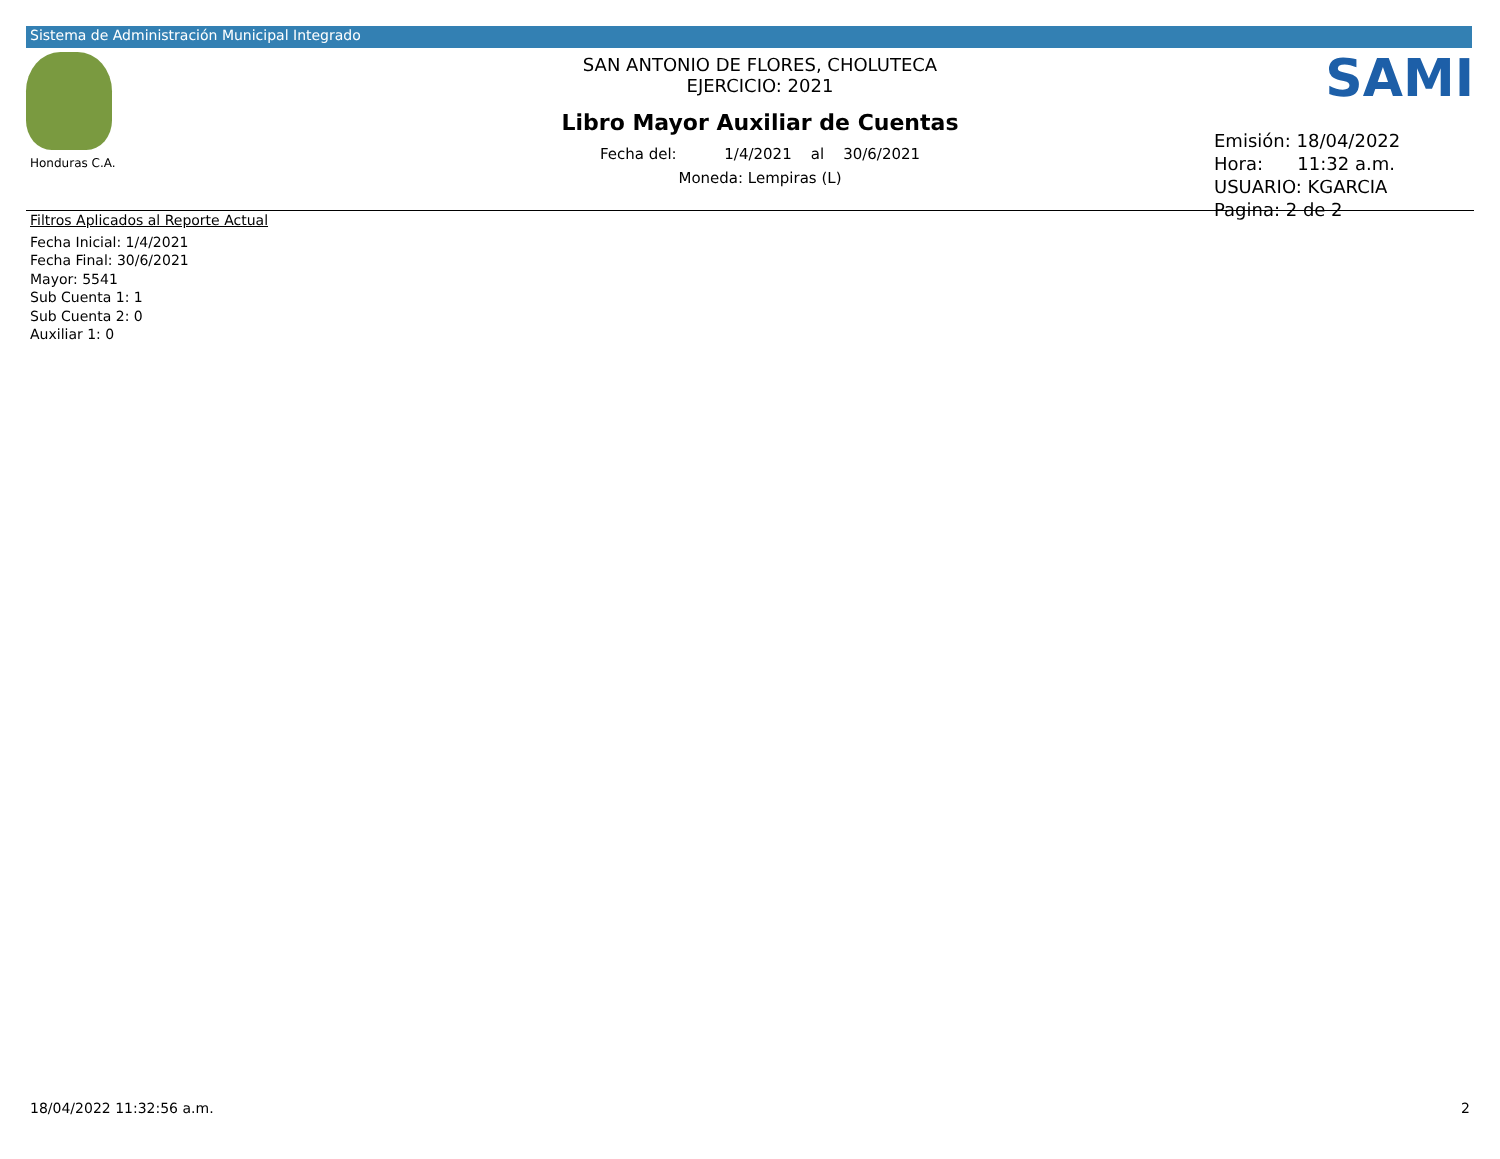Sistema de Administración Municipal Integrado
Honduras C.A.
SAN ANTONIO DE FLORES, CHOLUTECA
EJERCICIO: 2021
Libro Mayor Auxiliar de Cuentas
Fecha del: 1/4/2021 al 30/6/2021
Moneda: Lempiras (L)
SAMI
Emisión: 18/04/2022
Hora: 11:32 a.m.
USUARIO: KGARCIA
Pagina: 2 de 2
Filtros Aplicados al Reporte Actual
Fecha Inicial: 1/4/2021
Fecha Final: 30/6/2021
Mayor: 5541
Sub Cuenta 1: 1
Sub Cuenta 2: 0
Auxiliar 1: 0
18/04/2022 11:32:56 a.m. 2